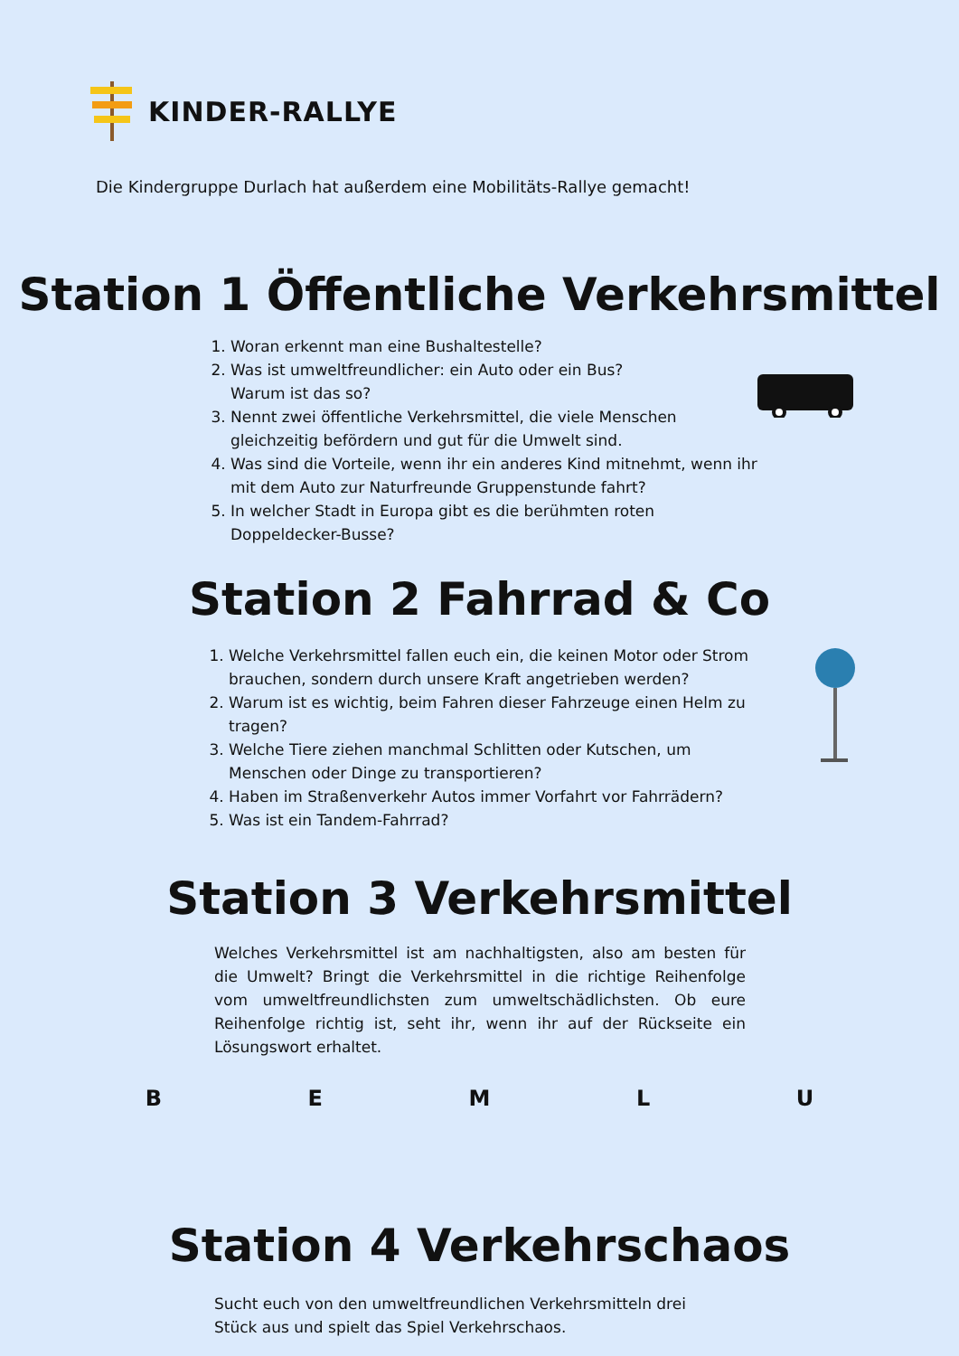KINDER-RALLYE
Die Kindergruppe Durlach hat außerdem eine Mobilitäts-Rallye gemacht!
Station 1 Öffentliche Verkehrsmittel
1. Woran erkennt man eine Bushaltestelle?
2. Was ist umweltfreundlicher: ein Auto oder ein Bus?
Warum ist das so?
3. Nennt zwei öffentliche Verkehrsmittel, die viele Menschen gleichzeitig befördern und gut für die Umwelt sind.
4. Was sind die Vorteile, wenn ihr ein anderes Kind mitnehmt, wenn ihr mit dem Auto zur Naturfreunde Gruppenstunde fahrt?
5. In welcher Stadt in Europa gibt es die berühmten roten Doppeldecker-Busse?
Station 2 Fahrrad & Co
1. Welche Verkehrsmittel fallen euch ein, die keinen Motor oder Strom brauchen, sondern durch unsere Kraft angetrieben werden?
2. Warum ist es wichtig, beim Fahren dieser Fahrzeuge einen Helm zu tragen?
3. Welche Tiere ziehen manchmal Schlitten oder Kutschen, um Menschen oder Dinge zu transportieren?
4. Haben im Straßenverkehr Autos immer Vorfahrt vor Fahrrädern?
5. Was ist ein Tandem-Fahrrad?
Station 3 Verkehrsmittel
Welches Verkehrsmittel ist am nachhaltigsten, also am besten für die Umwelt? Bringt die Verkehrsmittel in die richtige Reihenfolge vom umweltfreundlichsten zum umweltschädlichsten. Ob eure Reihenfolge richtig ist, seht ihr, wenn ihr auf der Rückseite ein Lösungswort erhaltet.
BEMLU
Station 4 Verkehrschaos
Sucht euch von den umweltfreundlichen Verkehrsmitteln drei Stück aus und spielt das Spiel Verkehrschaos.